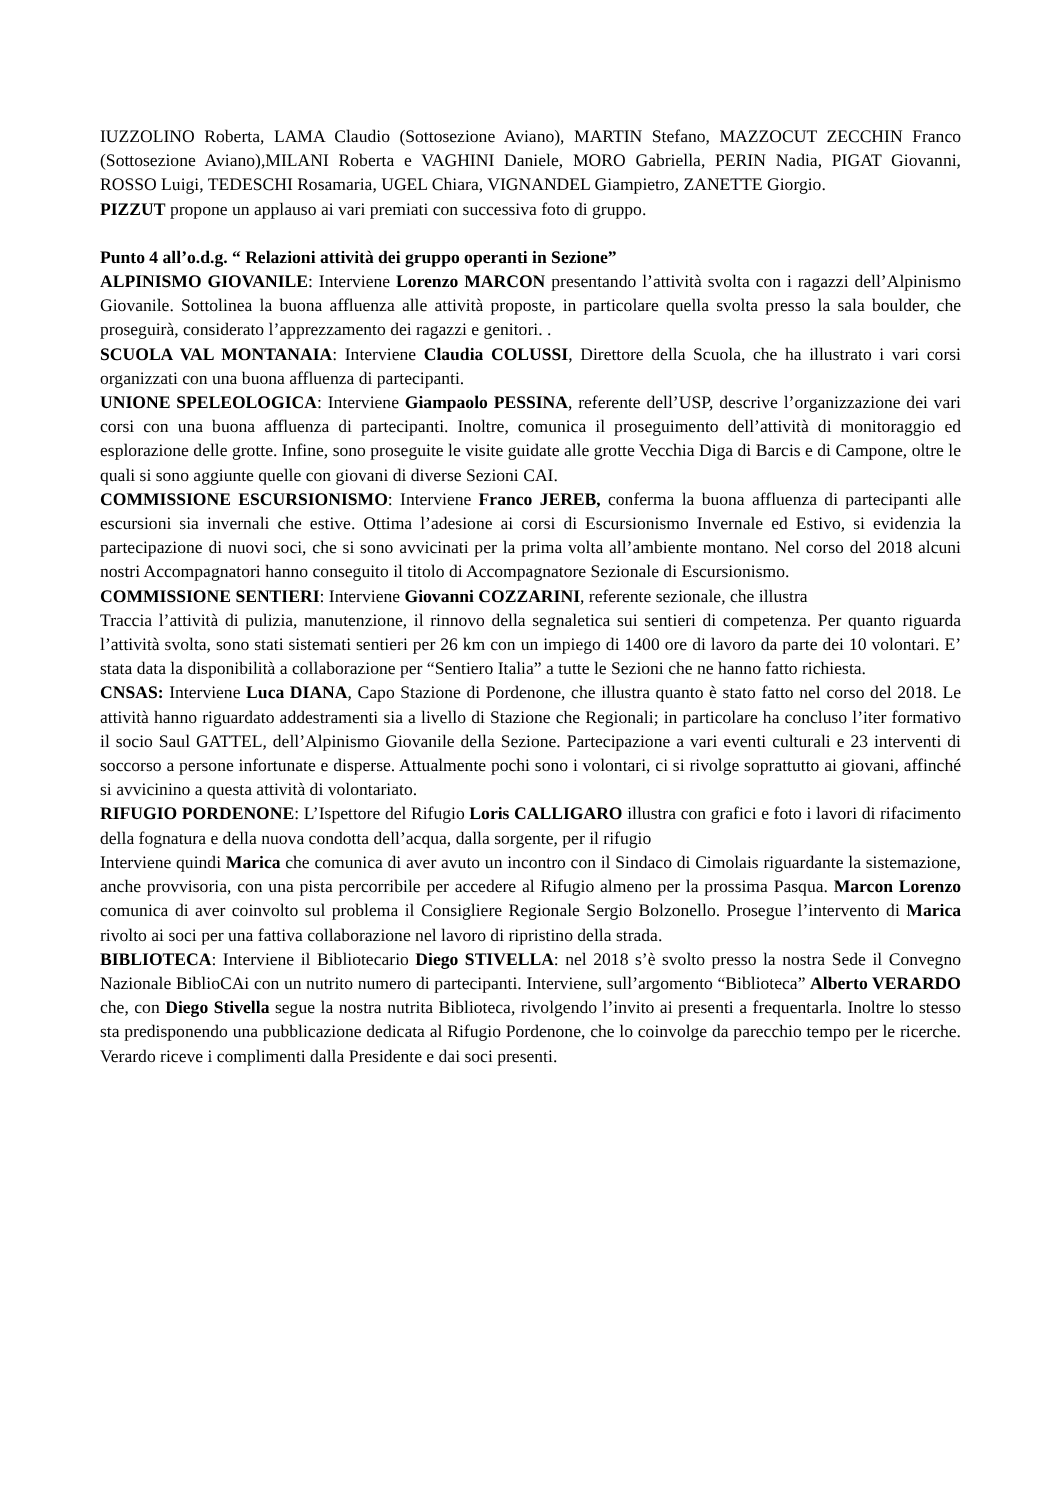IUZZOLINO Roberta, LAMA Claudio (Sottosezione Aviano), MARTIN Stefano, MAZZOCUT ZECCHIN Franco (Sottosezione Aviano),MILANI Roberta e VAGHINI Daniele, MORO Gabriella, PERIN Nadia, PIGAT Giovanni, ROSSO Luigi, TEDESCHI Rosamaria, UGEL Chiara, VIGNANDEL Giampietro, ZANETTE Giorgio.
PIZZUT propone un applauso ai vari premiati con successiva foto di gruppo.
Punto 4 all’o.d.g. “ Relazioni attività dei gruppo operanti in Sezione”
ALPINISMO GIOVANILE: Interviene Lorenzo MARCON presentando l’attività svolta con i ragazzi dell’Alpinismo Giovanile. Sottolinea la buona affluenza alle attività proposte, in particolare quella svolta presso la sala boulder, che proseguirà, considerato l’apprezzamento dei ragazzi e genitori. .
SCUOLA VAL MONTANAIA: Interviene Claudia COLUSSI, Direttore della Scuola, che ha illustrato i vari corsi organizzati con una buona affluenza di partecipanti.
UNIONE SPELEOLOGICA: Interviene Giampaolo PESSINA, referente dell’USP, descrive l’organizzazione dei vari corsi con una buona affluenza di partecipanti. Inoltre, comunica il proseguimento dell’attività di monitoraggio ed esplorazione delle grotte. Infine, sono proseguite le visite guidate alle grotte Vecchia Diga di Barcis e di Campone, oltre le quali si sono aggiunte quelle con giovani di diverse Sezioni CAI.
COMMISSIONE ESCURSIONISMO: Interviene Franco JEREB, conferma la buona affluenza di partecipanti alle escursioni sia invernali che estive. Ottima l’adesione ai corsi di Escursionismo Invernale ed Estivo, si evidenzia la partecipazione di nuovi soci, che si sono avvicinati per la prima volta all’ambiente montano. Nel corso del 2018 alcuni nostri Accompagnatori hanno conseguito il titolo di Accompagnatore Sezionale di Escursionismo.
COMMISSIONE SENTIERI: Interviene Giovanni COZZARINI, referente sezionale, che illustra
Traccia l’attività di pulizia, manutenzione, il rinnovo della segnaletica sui sentieri di competenza. Per quanto riguarda l’attività svolta, sono stati sistemati sentieri per 26 km con un impiego di 1400 ore di lavoro da parte dei 10 volontari. E’ stata data la disponibilità a collaborazione per “Sentiero Italia” a tutte le Sezioni che ne hanno fatto richiesta.
CNSAS: Interviene Luca DIANA, Capo Stazione di Pordenone, che illustra quanto è stato fatto nel corso del 2018. Le attività hanno riguardato addestramenti sia a livello di Stazione che Regionali; in particolare ha concluso l’iter formativo il socio Saul GATTEL, dell’Alpinismo Giovanile della Sezione. Partecipazione a vari eventi culturali e 23 interventi di soccorso a persone infortunate e disperse. Attualmente pochi sono i volontari, ci si rivolge soprattutto ai giovani, affinché si avvicinino a questa attività di volontariato.
RIFUGIO PORDENONE: L’Ispettore del Rifugio Loris CALLIGARO illustra con grafici e foto i lavori di rifacimento della fognatura e della nuova condotta dell’acqua, dalla sorgente, per il rifugio
Interviene quindi Marica che comunica di aver avuto un incontro con il Sindaco di Cimolais riguardante la sistemazione, anche provvisoria, con una pista percorribile per accedere al Rifugio almeno per la prossima Pasqua. Marcon Lorenzo comunica di aver coinvolto sul problema il Consigliere Regionale Sergio Bolzonello. Prosegue l’intervento di Marica rivolto ai soci per una fattiva collaborazione nel lavoro di ripristino della strada.
BIBLIOTECA: Interviene il Bibliotecario Diego STIVELLA: nel 2018 s’è svolto presso la nostra Sede il Convegno Nazionale BiblioCAi con un nutrito numero di partecipanti. Interviene, sull’argomento “Biblioteca” Alberto VERARDO che, con Diego Stivella segue la nostra nutrita Biblioteca, rivolgendo l’invito ai presenti a frequentarla. Inoltre lo stesso sta predisponendo una pubblicazione dedicata al Rifugio Pordenone, che lo coinvolge da parecchio tempo per le ricerche. Verardo riceve i complimenti dalla Presidente e dai soci presenti.